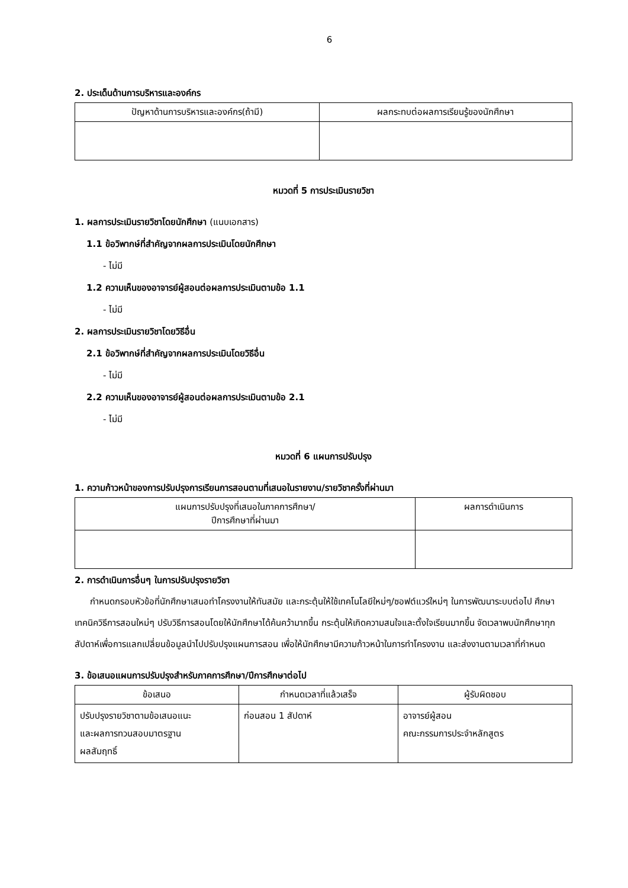6
2. ประเด็นด้านการบริหารและองค์กร
| ปัญหาด้านการบริหารและองค์กร(ถ้ามี) | ผลกระทบต่อผลการเรียนรู้ของนักศึกษา |
| --- | --- |
หมวดที่ 5 การประเมินรายวิชา
1. ผลการประเมินรายวิชาโดยนักศึกษา (แนบเอกสาร)
1.1 ข้อวิพากษ์ที่สำคัญจากผลการประเมินโดยนักศึกษา
- ไม่มี
1.2 ความเห็นของอาจารย์ผู้สอนต่อผลการประเมินตามข้อ 1.1
- ไม่มี
2. ผลการประเมินรายวิชาโดยวิธีอื่น
2.1 ข้อวิพากษ์ที่สำคัญจากผลการประเมินโดยวิธีอื่น
- ไม่มี
2.2 ความเห็นของอาจารย์ผู้สอนต่อผลการประเมินตามข้อ 2.1
- ไม่มี
หมวดที่ 6 แผนการปรับปรุง
1. ความก้าวหน้าของการปรับปรุงการเรียนการสอนตามที่เสนอในรายงาน/รายวิชาครั้งที่ผ่านมา
| แผนการปรับปรุงที่เสนอในภาคการศึกษา/ ปีการศึกษาที่ผ่านมา | ผลการดำเนินการ |
| --- | --- |
2. การดำเนินการอื่นๆ ในการปรับปรุงรายวิชา
กำหนดกรอบหัวข้อที่นักศึกษาเสนอทำโครงงานให้ทันสมัย และกระตุ้นให้ใช้เทคโนโลยีใหม่ๆ/ซอฟต์แวร์ใหม่ๆ ในการพัฒนาระบบต่อไป ศึกษาเทคนิควิธีการสอนใหม่ๆ ปรับวิธีการสอนโดยให้นักศึกษาได้ค้นคว้ามากขึ้น กระตุ้นให้เกิดความสนใจและตั้งใจเรียนมากขึ้น จัดเวลาพบนักศึกษาทุกสัปดาห์เพื่อการแลกเปลี่ยนข้อมูลนำไปปรับปรุงแผนการสอน เพื่อให้นักศึกษามีความก้าวหน้าในการทำโครงงาน และส่งงานตามเวลาที่กำหนด
3. ข้อเสนอแผนการปรับปรุงสำหรับภาคการศึกษา/ปีการศึกษาต่อไป
| ข้อเสนอ | กำหนดเวลาที่แล้วเสร็จ | ผู้รับผิดชอบ |
| --- | --- | --- |
| ปรับปรุงรายวิชาตามข้อเสนอแนะ และผลการทวนสอบมาตรฐาน ผลสัมฤทธิ์ | ก่อนสอน 1 สัปดาห์ | อาจารย์ผู้สอน คณะกรรมการประจำหลักสูตร |